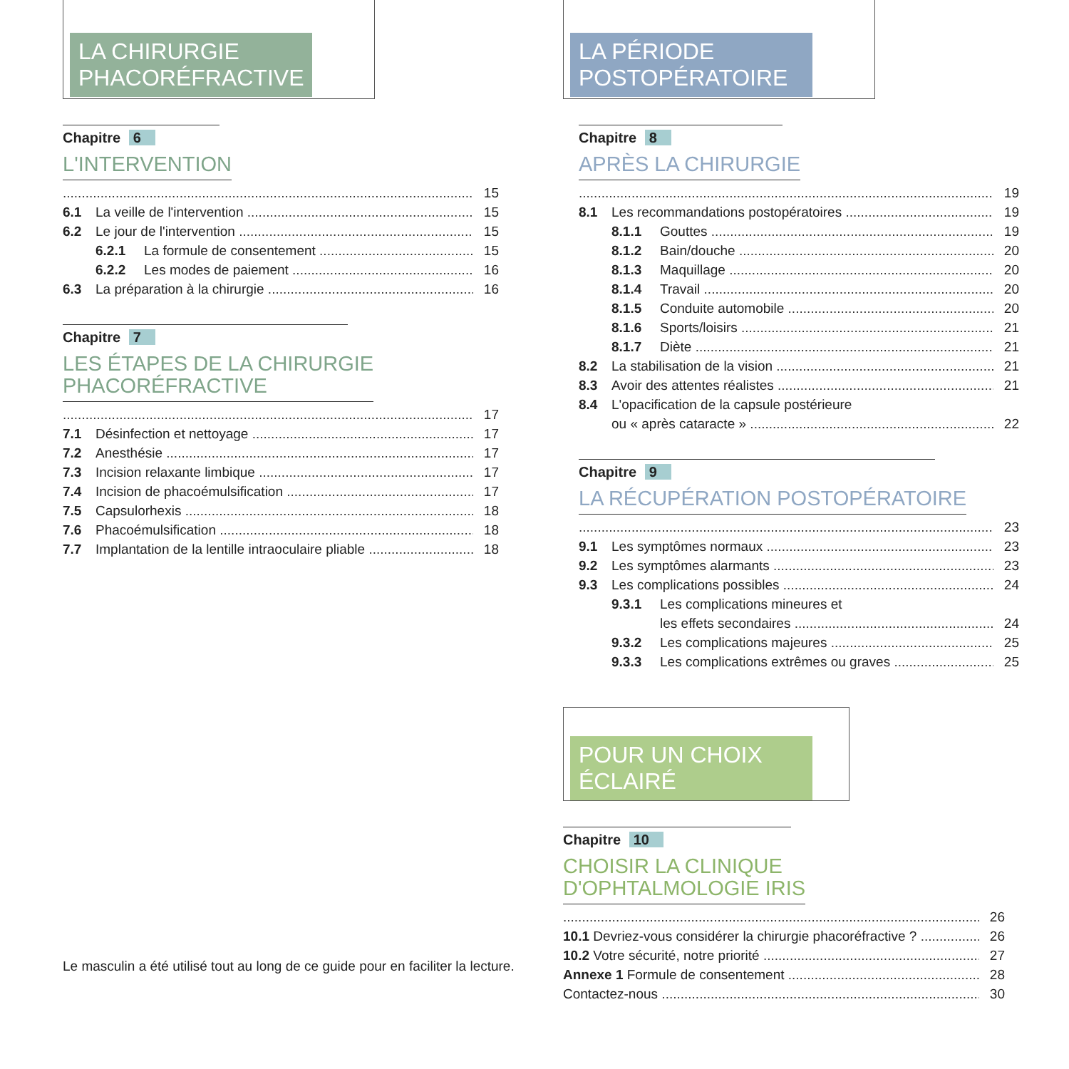LA CHIRURGIE PHACORÉFRACTIVE
Chapitre 6
L'INTERVENTION
15
6.1 La veille de l'intervention 15
6.2 Le jour de l'intervention 15
6.2.1 La formule de consentement 15
6.2.2 Les modes de paiement 16
6.3 La préparation à la chirurgie 16
Chapitre 7
LES ÉTAPES DE LA CHIRURGIE
PHACORÉFRACTIVE
17
7.1 Désinfection et nettoyage 17
7.2 Anesthésie 17
7.3 Incision relaxante limbique 17
7.4 Incision de phacoémulsification 17
7.5 Capsulorhexis 18
7.6 Phacoémulsification 18
7.7 Implantation de la lentille intraoculaire pliable 18
LA PÉRIODE POSTOPÉRATOIRE
Chapitre 8
APRÈS LA CHIRURGIE
19
8.1 Les recommandations postopératoires 19
8.1.1 Gouttes 19
8.1.2 Bain/douche 20
8.1.3 Maquillage 20
8.1.4 Travail 20
8.1.5 Conduite automobile 20
8.1.6 Sports/loisirs 21
8.1.7 Diète 21
8.2 La stabilisation de la vision 21
8.3 Avoir des attentes réalistes 21
8.4 L'opacification de la capsule postérieure
ou « après cataracte » 22
Chapitre 9
LA RÉCUPÉRATION POSTOPÉRATOIRE
23
9.1 Les symptômes normaux 23
9.2 Les symptômes alarmants 23
9.3 Les complications possibles 24
9.3.1 Les complications mineures et
les effets secondaires 24
9.3.2 Les complications majeures 25
9.3.3 Les complications extrêmes ou graves 25
POUR UN CHOIX ÉCLAIRÉ
Chapitre 10
CHOISIR LA CLINIQUE
D'OPHTALMOLOGIE IRIS
26
10.1 Devriez-vous considérer la chirurgie phacoréfractive ? 26
10.2 Votre sécurité, notre priorité 27
Annexe 1 Formule de consentement 28
Contactez-nous 30
Le masculin a été utilisé tout au long de ce guide pour en faciliter la lecture.